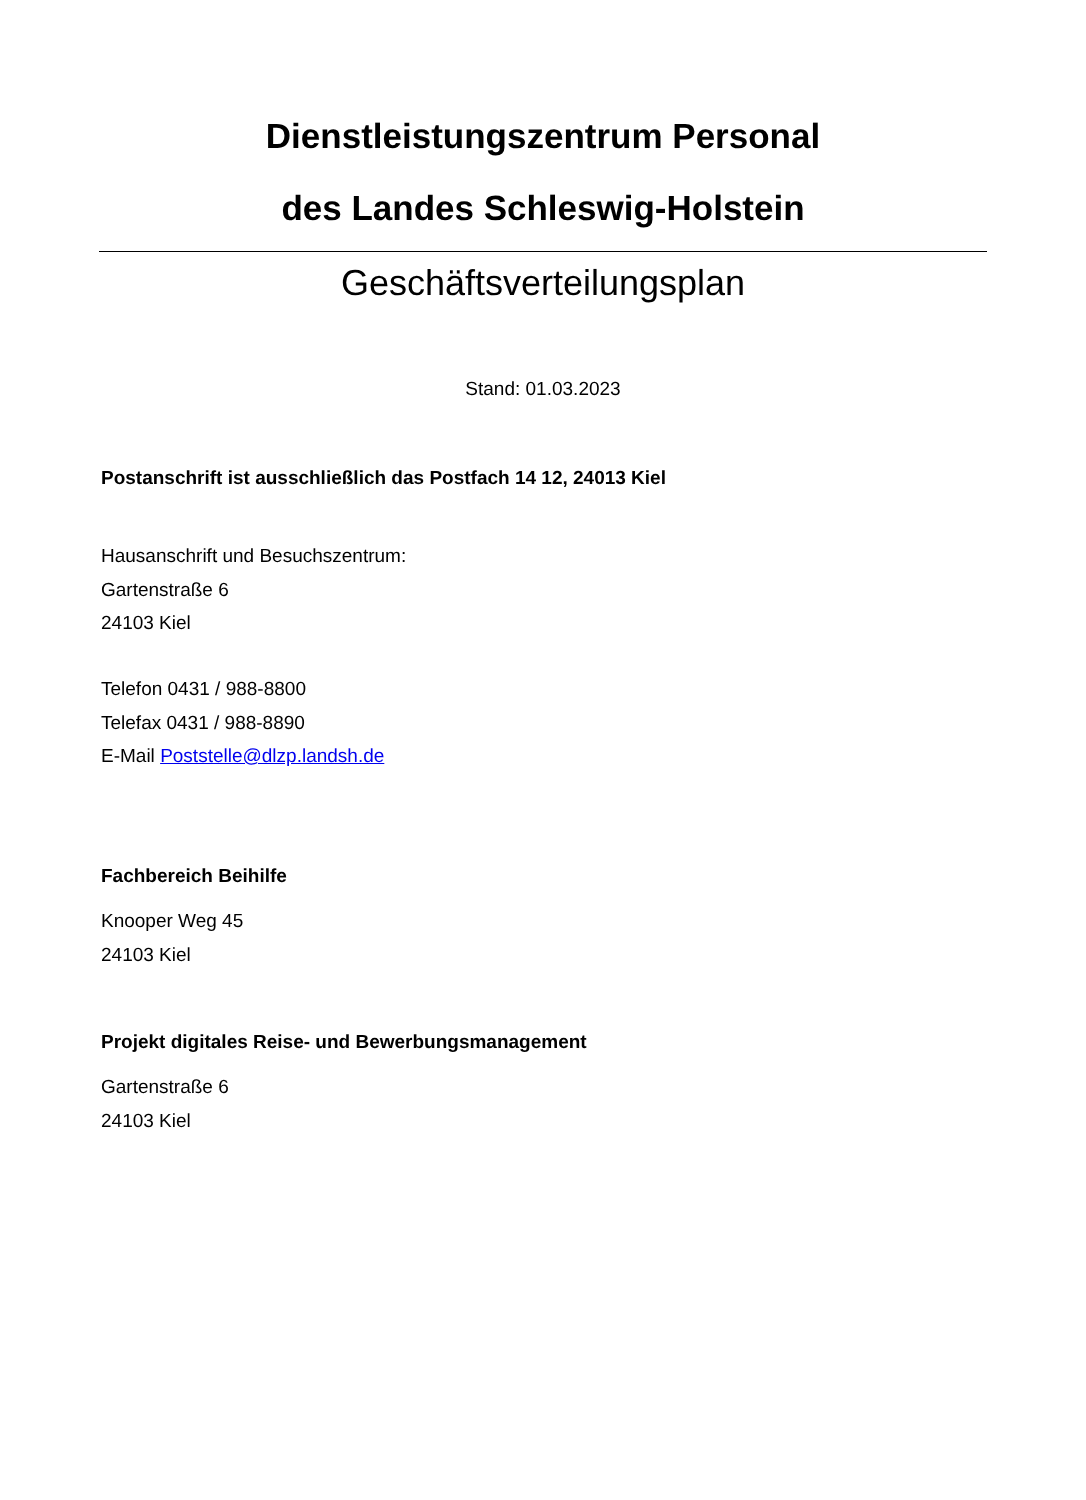Dienstleistungszentrum Personal
des Landes Schleswig-Holstein
Geschäftsverteilungsplan
Stand: 01.03.2023
Postanschrift ist ausschließlich das Postfach 14 12, 24013 Kiel
Hausanschrift und Besuchszentrum:
Gartenstraße 6
24103 Kiel
Telefon 0431 / 988-8800
Telefax 0431 / 988-8890
E-Mail Poststelle@dlzp.landsh.de
Fachbereich Beihilfe
Knooper Weg 45
24103 Kiel
Projekt digitales Reise- und Bewerbungsmanagement
Gartenstraße 6
24103 Kiel